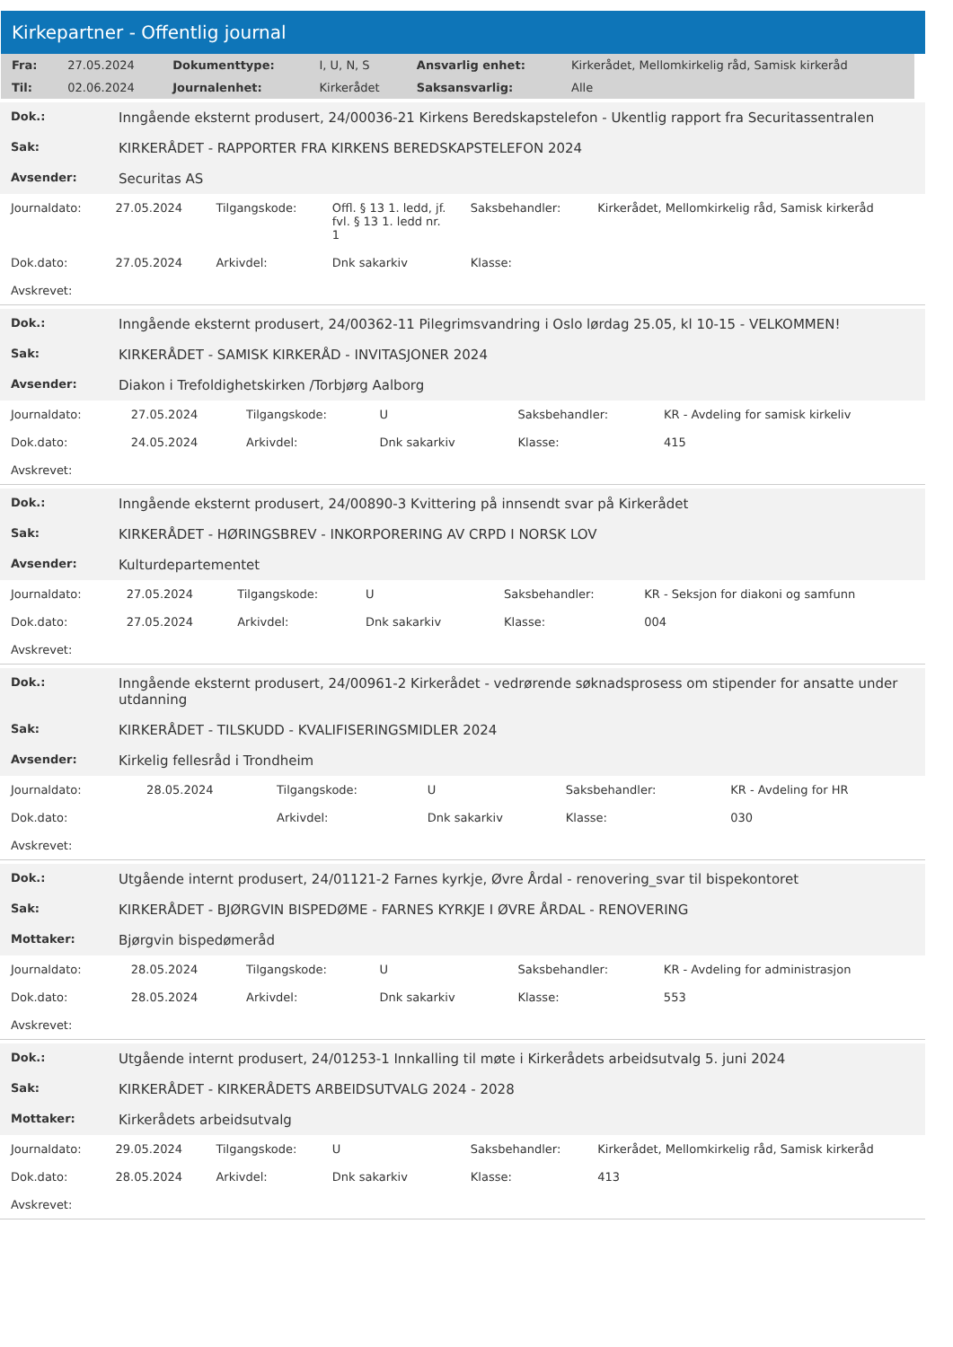Kirkepartner - Offentlig journal
| Fra: | 27.05.2024 | Dokumenttype: | I, U, N, S | Ansvarlig enhet: | Kirkerådet, Mellomkirkelig råd, Samisk kirkeråd |
| Til: | 02.06.2024 | Journalenhet: | Kirkerådet | Saksansvarlig: | Alle |
| Dok.: | Inngående eksternt produsert, 24/00036-21 Kirkens Beredskapstelefon - Ukentlig rapport fra Securitassentralen |
| Sak: | KIRKERÅDET - RAPPORTER FRA KIRKENS BEREDSKAPSTELEFON 2024 |
| Avsender: | Securitas AS |
| Journaldato: | 27.05.2024 | Tilgangskode: | Offl. § 13 1. ledd, jf. fvl. § 13 1. ledd nr. 1 | Saksbehandler: | Kirkerådet, Mellomkirkelig råd, Samisk kirkeråd |
| Dok.dato: | 27.05.2024 | Arkivdel: | Dnk sakarkiv | Klasse: | |
| Avskrevet: | | | | | |
| Dok.: | Inngående eksternt produsert, 24/00362-11 Pilegrimsvandring i Oslo lørdag 25.05, kl 10-15 - VELKOMMEN! |
| Sak: | KIRKERÅDET - SAMISK KIRKERÅD - INVITASJONER 2024 |
| Avsender: | Diakon i Trefoldighetskirken /Torbjørg Aalborg |
| Journaldato: | 27.05.2024 | Tilgangskode: | U | Saksbehandler: | KR - Avdeling for samisk kirkeliv |
| Dok.dato: | 24.05.2024 | Arkivdel: | Dnk sakarkiv | Klasse: | 415 |
| Avskrevet: | | | | | |
| Dok.: | Inngående eksternt produsert, 24/00890-3 Kvittering på innsendt svar på Kirkerådet |
| Sak: | KIRKERÅDET - HØRINGSBREV - INKORPORERING AV CRPD I NORSK LOV |
| Avsender: | Kulturdepartementet |
| Journaldato: | 27.05.2024 | Tilgangskode: | U | Saksbehandler: | KR - Seksjon for diakoni og samfunn |
| Dok.dato: | 27.05.2024 | Arkivdel: | Dnk sakarkiv | Klasse: | 004 |
| Avskrevet: | | | | | |
| Dok.: | Inngående eksternt produsert, 24/00961-2 Kirkerådet - vedrørende søknadsprosess om stipender for ansatte under utdanning |
| Sak: | KIRKERÅDET - TILSKUDD - KVALIFISERINGSMIDLER 2024 |
| Avsender: | Kirkelig fellesråd i Trondheim |
| Journaldato: | 28.05.2024 | Tilgangskode: | U | Saksbehandler: | KR - Avdeling for HR |
| Dok.dato: | | Arkivdel: | Dnk sakarkiv | Klasse: | 030 |
| Avskrevet: | | | | | |
| Dok.: | Utgående internt produsert, 24/01121-2 Farnes kyrkje, Øvre Årdal - renovering_svar til bispekontoret |
| Sak: | KIRKERÅDET - BJØRGVIN BISPEDØME - FARNES KYRKJE I ØVRE ÅRDAL - RENOVERING |
| Mottaker: | Bjørgvin bispedømeråd |
| Journaldato: | 28.05.2024 | Tilgangskode: | U | Saksbehandler: | KR - Avdeling for administrasjon |
| Dok.dato: | 28.05.2024 | Arkivdel: | Dnk sakarkiv | Klasse: | 553 |
| Avskrevet: | | | | | |
| Dok.: | Utgående internt produsert, 24/01253-1 Innkalling til møte i Kirkerådets arbeidsutvalg 5. juni 2024 |
| Sak: | KIRKERÅDET - KIRKERÅDETS ARBEIDSUTVALG 2024 - 2028 |
| Mottaker: | Kirkerådets arbeidsutvalg |
| Journaldato: | 29.05.2024 | Tilgangskode: | U | Saksbehandler: | Kirkerådet, Mellomkirkelig råd, Samisk kirkeråd |
| Dok.dato: | 28.05.2024 | Arkivdel: | Dnk sakarkiv | Klasse: | 413 |
| Avskrevet: | | | | | |